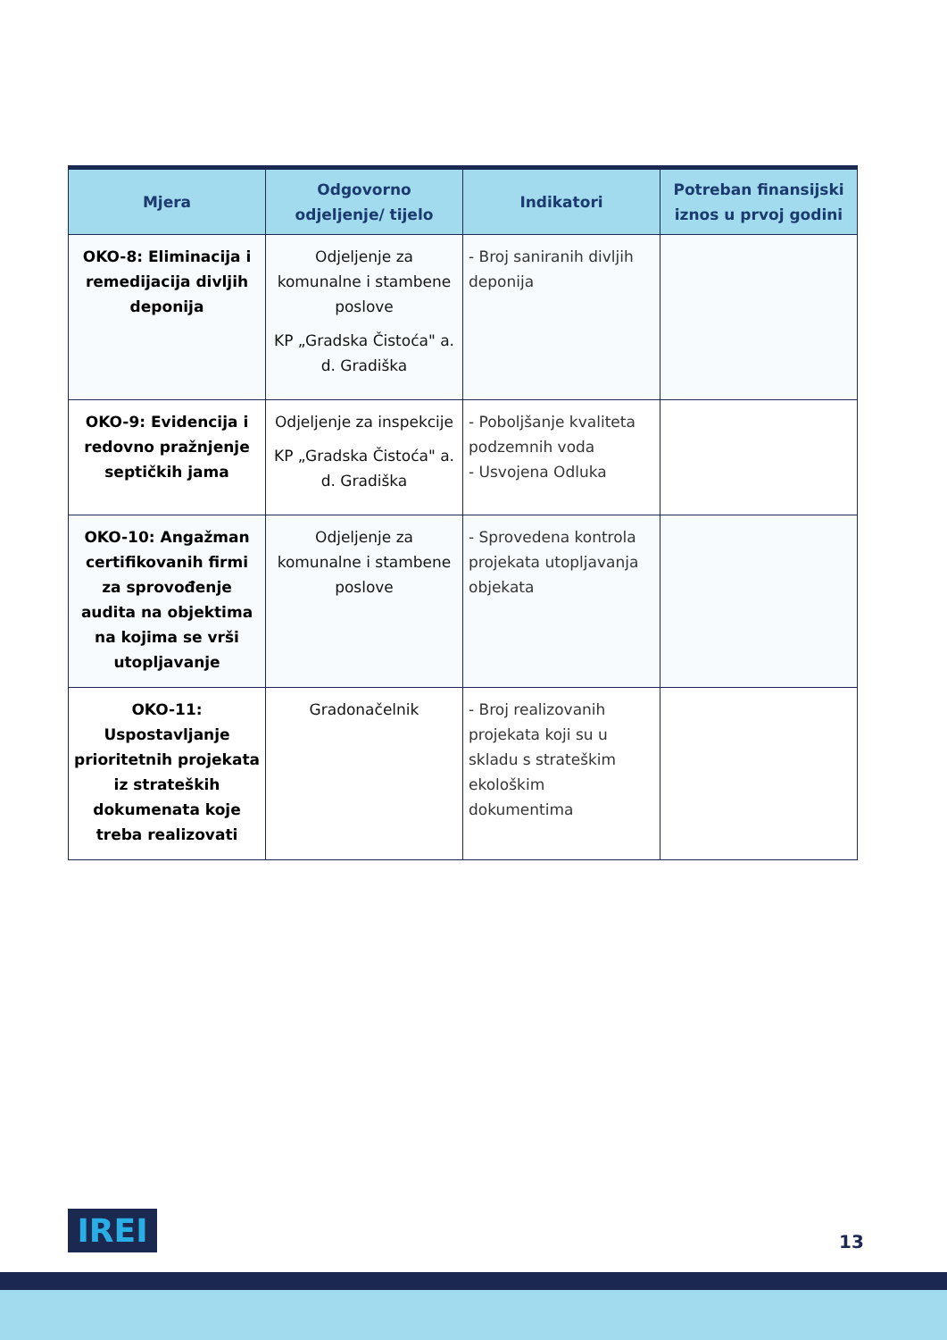| Mjera | Odgovorno odjeljenje/ tijelo | Indikatori | Potreban finansijski iznos u prvoj godini |
| --- | --- | --- | --- |
| OKO-8: Eliminacija i remedijacija divljih deponija | Odjeljenje za komunalne i stambene poslove KP „Gradska Čistoća" a. d. Gradiška | - Broj saniranih divljih deponija | |
| OKO-9: Evidencija i redovno pražnjenje septičkih jama | Odjeljenje za inspekcije KP „Gradska Čistoća" a. d. Gradiška | - Poboljšanje kvaliteta podzemnih voda - Usvojena Odluka | |
| OKO-10: Angažman certifikovanih firmi za sprovođenje audita na objektima na kojima se vrši utopljavanje | Odjeljenje za komunalne i stambene poslove | - Sprovedena kontrola projekata utopljavanja objekata | |
| OKO-11: Uspostavljanje prioritetnih projekata iz strateških dokumenata koje treba realizovati | Gradonačelnik | - Broj realizovanih projekata koji su u skladu s strateškim ekološkim dokumentima | |
IREI 13